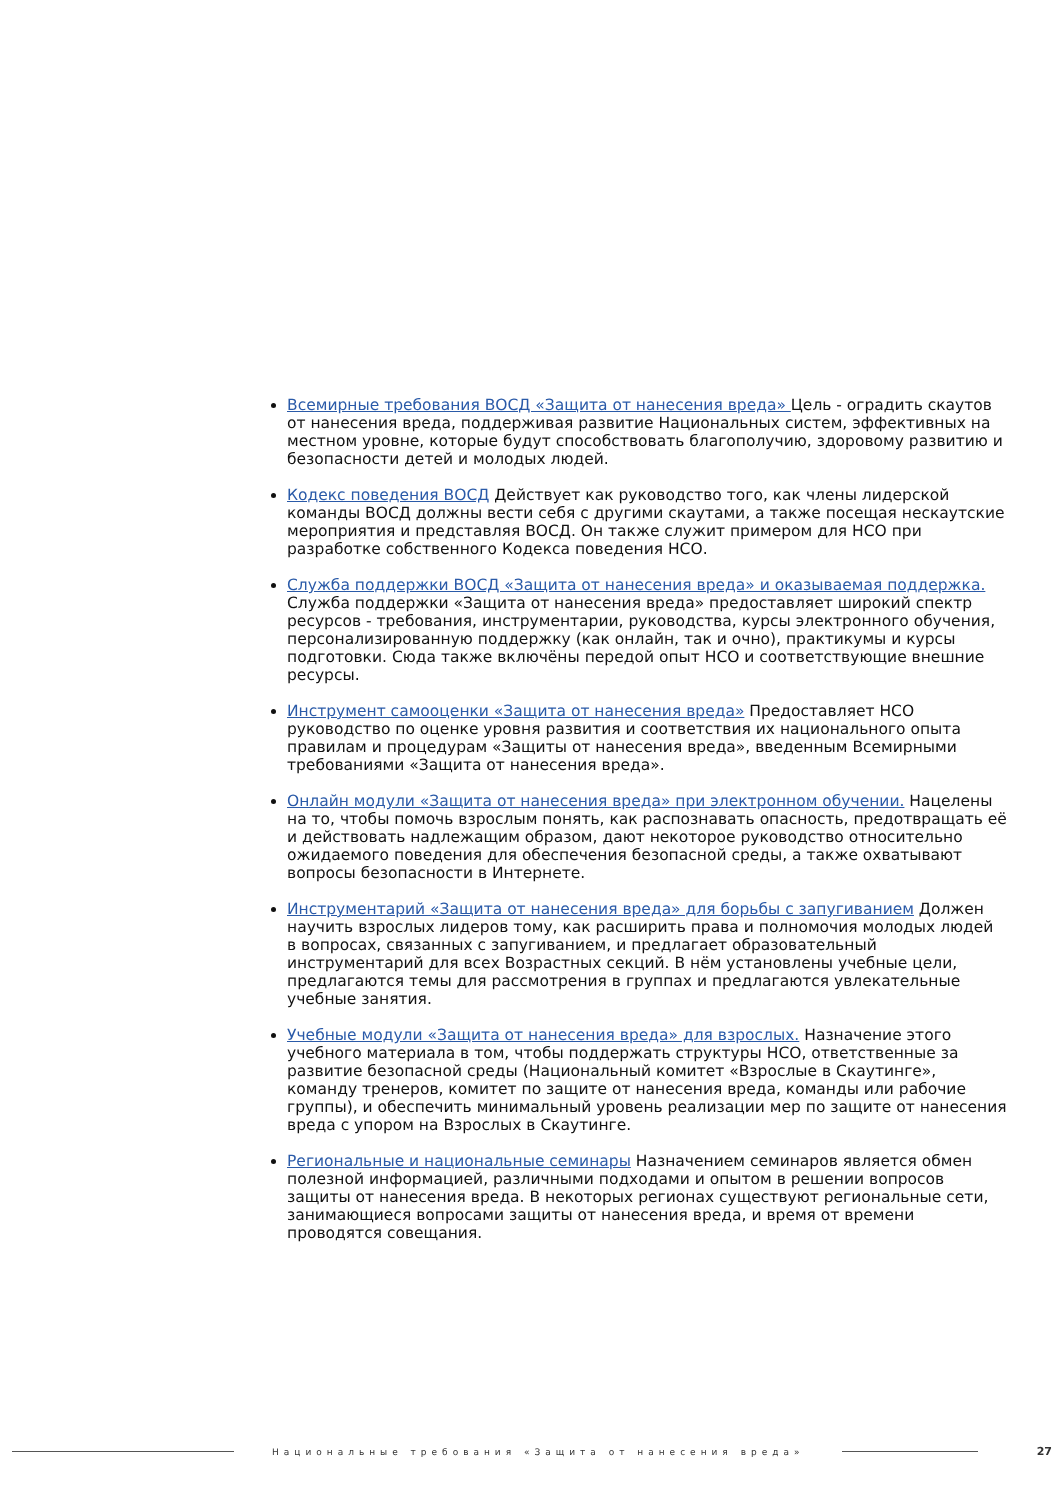Всемирные требования ВОСД «Защита от нанесения вреда» Цель - оградить скаутов от нанесения вреда, поддерживая развитие Национальных систем, эффективных на местном уровне, которые будут способствовать благополучию, здоровому развитию и безопасности детей и молодых людей.
Кодекс поведения ВОСД Действует как руководство того, как члены лидерской команды ВОСД должны вести себя с другими скаутами, а также посещая нескаутские мероприятия и представляя ВОСД. Он также служит примером для НСО при разработке собственного Кодекса поведения НСО.
Служба поддержки ВОСД «Защита от нанесения вреда» и оказываемая поддержка. Служба поддержки «Защита от нанесения вреда» предоставляет широкий спектр ресурсов - требования, инструментарии, руководства, курсы электронного обучения, персонализированную поддержку (как онлайн, так и очно), практикумы и курсы подготовки. Сюда также включёны передой опыт НСО и соответствующие внешние ресурсы.
Инструмент самооценки «Защита от нанесения вреда» Предоставляет НСО руководство по оценке уровня развития и соответствия их национального опыта правилам и процедурам «Защиты от нанесения вреда», введенным Всемирными требованиями «Защита от нанесения вреда».
Онлайн модули «Защита от нанесения вреда» при электронном обучении. Нацелены на то, чтобы помочь взрослым понять, как распознавать опасность, предотвращать её и действовать надлежащим образом, дают некоторое руководство относительно ожидаемого поведения для обеспечения безопасной среды, а также охватывают вопросы безопасности в Интернете.
Инструментарий «Защита от нанесения вреда» для борьбы с запугиванием Должен научить взрослых лидеров тому, как расширить права и полномочия молодых людей в вопросах, связанных с запугиванием, и предлагает образовательный инструментарий для всех Возрастных секций. В нём установлены учебные цели, предлагаются темы для рассмотрения в группах и предлагаются увлекательные учебные занятия.
Учебные модули «Защита от нанесения вреда» для взрослых. Назначение этого учебного материала в том, чтобы поддержать структуры НСО, ответственные за развитие безопасной среды (Национальный комитет «Взрослые в Скаутинге», команду тренеров, комитет по защите от нанесения вреда, команды или рабочие группы), и обеспечить минимальный уровень реализации мер по защите от нанесения вреда с упором на Взрослых в Скаутинге.
Региональные и национальные семинары Назначением семинаров является обмен полезной информацией, различными подходами и опытом в решении вопросов защиты от нанесения вреда. В некоторых регионах существуют региональные сети, занимающиеся вопросами защиты от нанесения вреда, и время от времени проводятся совещания.
Национальные требования «Защита от нанесения вреда»
27